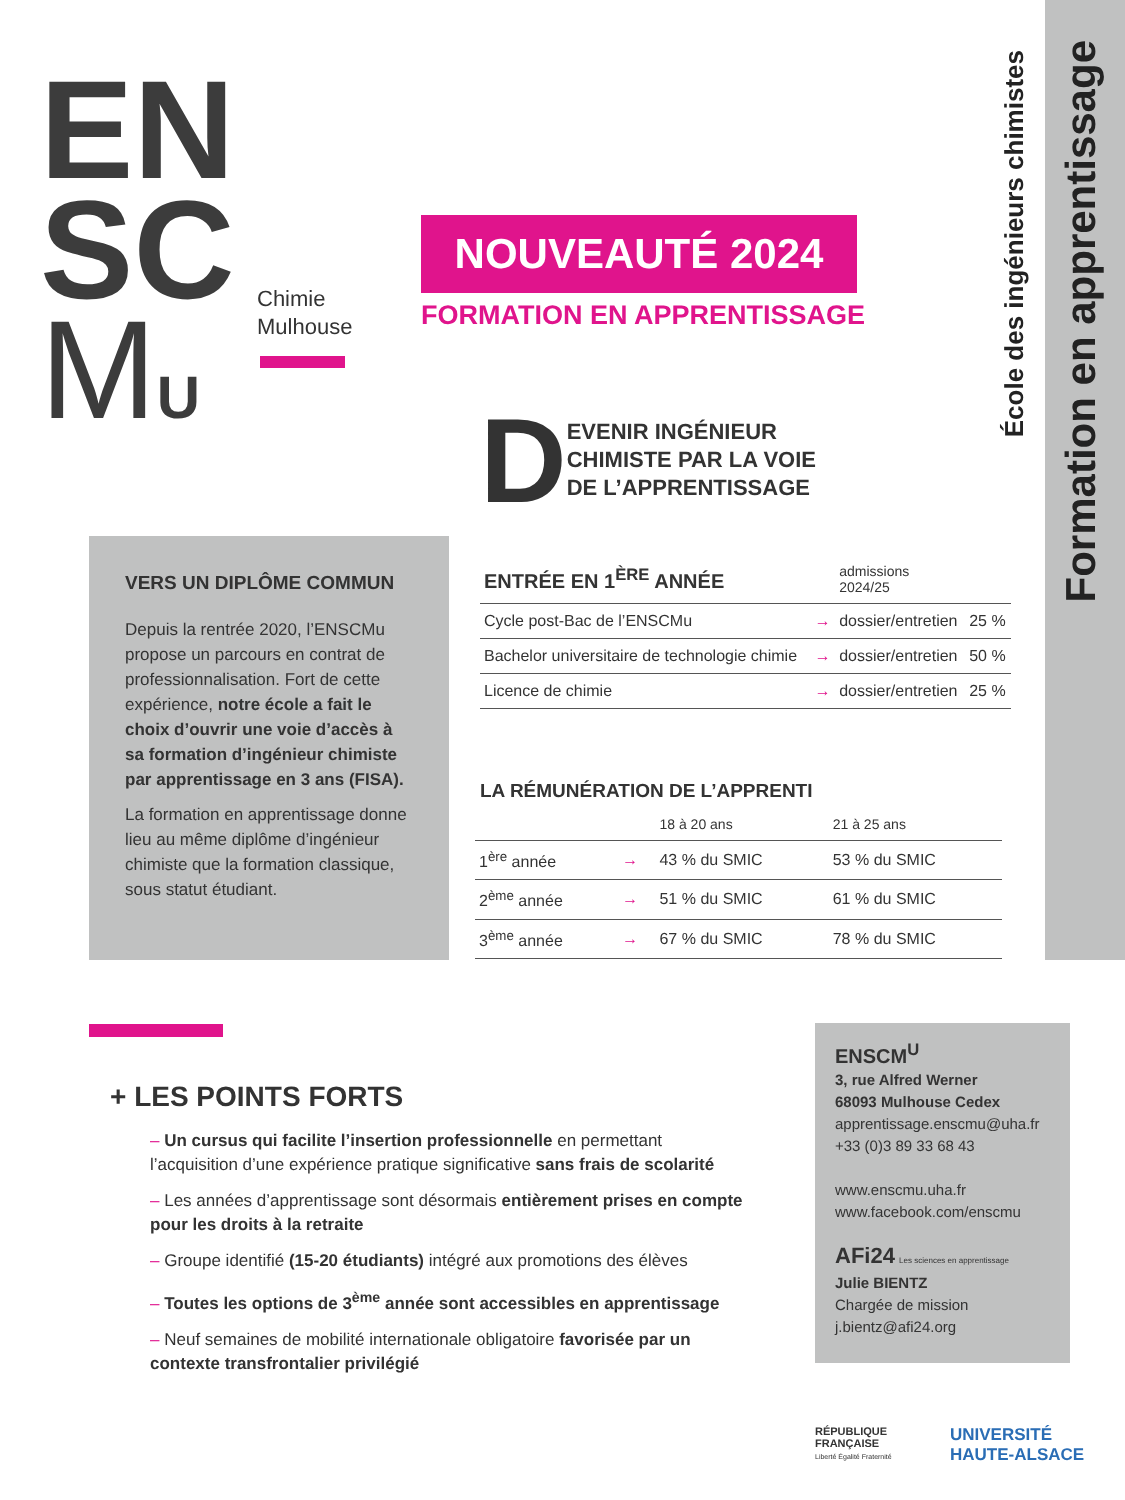Formation en apprentissage
École des ingénieurs chimistes
EN
SC
MU
Chimie
Mulhouse
NOUVEAUTÉ 2024
FORMATION EN APPRENTISSAGE
D EVENIR INGÉNIEUR
CHIMISTE PAR LA VOIE
DE L’APPRENTISSAGE
VERS UN DIPLÔME COMMUN
Depuis la rentrée 2020, l’ENSCMu propose un parcours en contrat de professionnalisation. Fort de cette expérience, notre école a fait le choix d’ouvrir une voie d’accès à sa formation d’ingénieur chimiste par apprentissage en 3 ans (FISA).
La formation en apprentissage donne lieu au même diplôme d’ingénieur chimiste que la formation classique, sous statut étudiant.
| ENTRÉE EN 1<sup>ÈRE</sup> ANNÉE | | admissions 2024/25 | |
| --- | --- | --- | --- |
| Cycle post-Bac de l’ENSCMu | → | dossier/entretien | 25 % |
| Bachelor universitaire de technologie chimie | → | dossier/entretien | 50 % |
| Licence de chimie | → | dossier/entretien | 25 % |
LA RÉMUNÉRATION DE L’APPRENTI
| | | 18 à 20 ans | 21 à 25 ans |
| --- | --- | --- | --- |
| 1<sup>ère</sup> année | → | 43 % du SMIC | 53 % du SMIC |
| 2<sup>ème</sup> année | → | 51 % du SMIC | 61 % du SMIC |
| 3<sup>ème</sup> année | → | 67 % du SMIC | 78 % du SMIC |
+ LES POINTS FORTS
– Un cursus qui facilite l’insertion professionnelle en permettant l’acquisition d’une expérience pratique significative sans frais de scolarité
– Les années d’apprentissage sont désormais entièrement prises en compte pour les droits à la retraite
– Groupe identifié (15-20 étudiants) intégré aux promotions des élèves
– Toutes les options de 3<sup>ème</sup> année sont accessibles en apprentissage
– Neuf semaines de mobilité internationale obligatoire favorisée par un contexte transfrontalier privilégié
ENSCM<sup>U</sup>
3, rue Alfred Werner
68093 Mulhouse Cedex
apprentissage.enscmu@uha.fr
+33 (0)3 89 33 68 43
www.enscmu.uha.fr
www.facebook.com/enscmu
AFi24 Les sciences en apprentissage
Julie BIENTZ
Chargée de mission
j.bientz@afi24.org
RÉPUBLIQUE
FRANÇAISE
Liberté Égalité Fraternité
UNIVERSITÉ
HAUTE-ALSACE